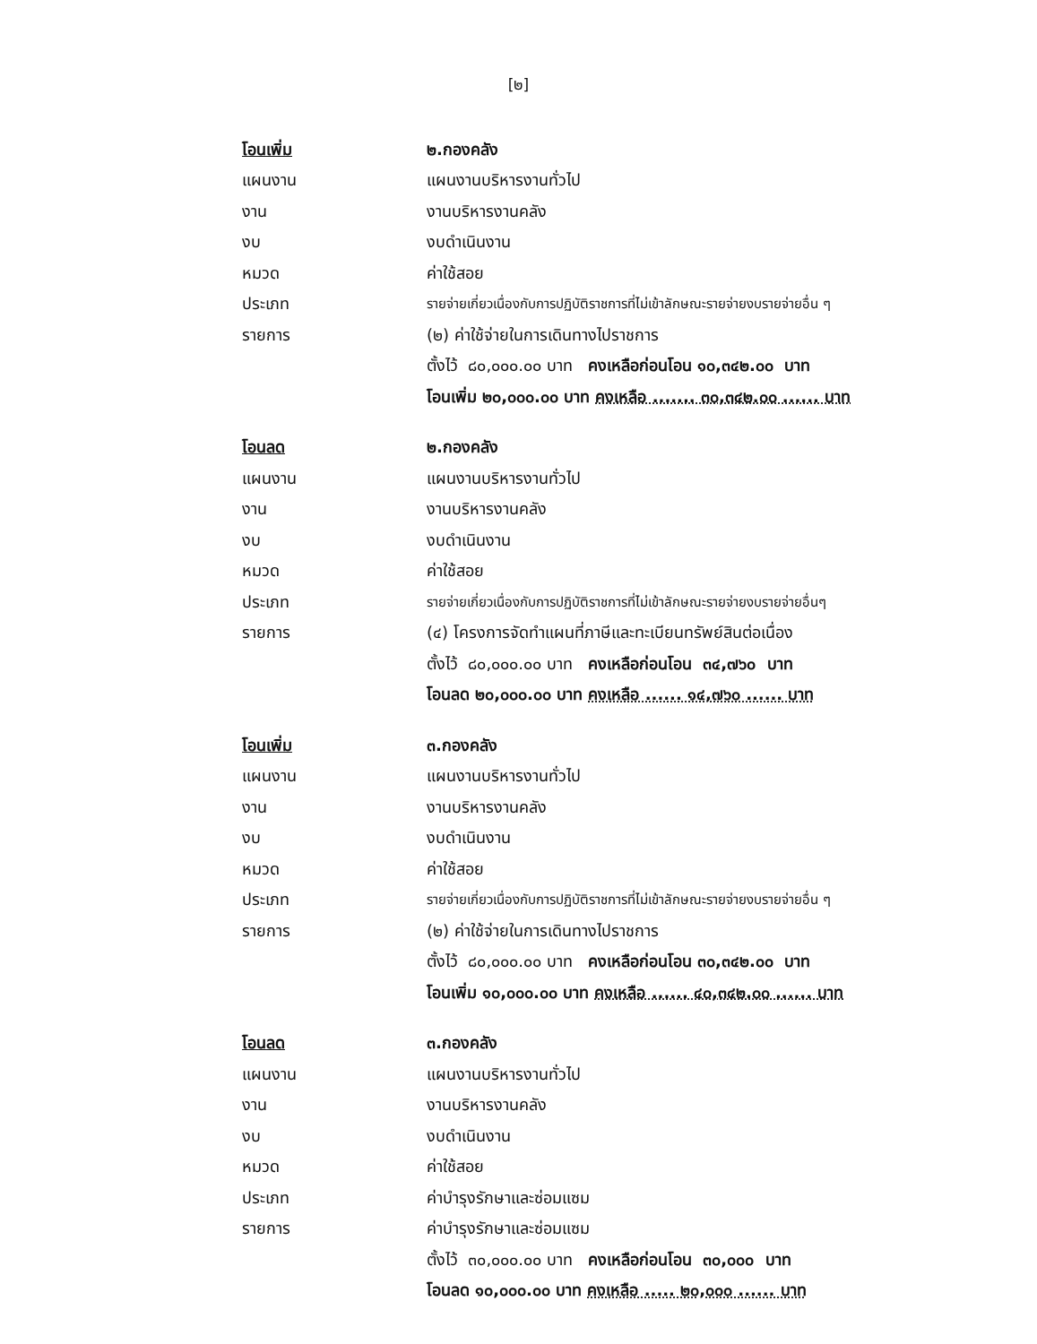[๒]
โอนเพิ่ม ๒.กองคลัง
แผนงาน แผนงานบริหารงานทั่วไป
งาน งานบริหารงานคลัง
งบ งบดำเนินงาน
หมวด ค่าใช้สอย
ประเภท
รายจ่ายเกี่ยวเนื่องกับการปฏิบัติราชการที่ไม่เข้าลักษณะรายจ่ายงบรายจ่ายอื่น ๆ
รายการ
(๒) ค่าใช้จ่ายในการเดินทางไปราชการ
ตั้งไว้ ๘๐,๐๐๐.๐๐ บาท คงเหลือก่อนโอน ๑๐,๓๔๒.๐๐ บาท
โอนเพิ่ม ๒๐,๐๐๐.๐๐ บาท คงเหลือ ....... ๓๐,๓๔๒.๐๐ ...... บาท
โอนลด ๒.กองคลัง
แผนงาน แผนงานบริหารงานทั่วไป
งาน งานบริหารงานคลัง
งบ งบดำเนินงาน
หมวด ค่าใช้สอย
ประเภท
รายจ่ายเกี่ยวเนื่องกับการปฏิบัติราชการที่ไม่เข้าลักษณะรายจ่ายงบรายจ่ายอื่นๆ
รายการ
(๔) โครงการจัดทำแผนที่ภาษีและทะเบียนทรัพย์สินต่อเนื่อง
ตั้งไว้ ๘๐,๐๐๐.๐๐ บาท คงเหลือก่อนโอน ๓๔,๗๖๐ บาท
โอนลด ๒๐,๐๐๐.๐๐ บาท คงเหลือ ...... ๑๔,๗๖๐ ...... บาท
โอนเพิ่ม ๓.กองคลัง
แผนงาน แผนงานบริหารงานทั่วไป
งาน งานบริหารงานคลัง
งบ งบดำเนินงาน
หมวด ค่าใช้สอย
ประเภท
รายจ่ายเกี่ยวเนื่องกับการปฏิบัติราชการที่ไม่เข้าลักษณะรายจ่ายงบรายจ่ายอื่น ๆ
รายการ
(๒) ค่าใช้จ่ายในการเดินทางไปราชการ
ตั้งไว้ ๘๐,๐๐๐.๐๐ บาท คงเหลือก่อนโอน ๓๐,๓๔๒.๐๐ บาท
โอนเพิ่ม ๑๐,๐๐๐.๐๐ บาท คงเหลือ ...... ๔๐,๓๔๒.๐๐ ...... บาท
โอนลด ๓.กองคลัง
แผนงาน แผนงานบริหารงานทั่วไป
งาน งานบริหารงานคลัง
งบ งบดำเนินงาน
หมวด ค่าใช้สอย
ประเภท ค่าบำรุงรักษาและซ่อมแซม
รายการ ค่าบำรุงรักษาและซ่อมแซม
ตั้งไว้ ๓๐,๐๐๐.๐๐ บาท คงเหลือก่อนโอน ๓๐,๐๐๐ บาท
โอนลด ๑๐,๐๐๐.๐๐ บาท คงเหลือ ..... ๒๐,๐๐๐ ...... บาท